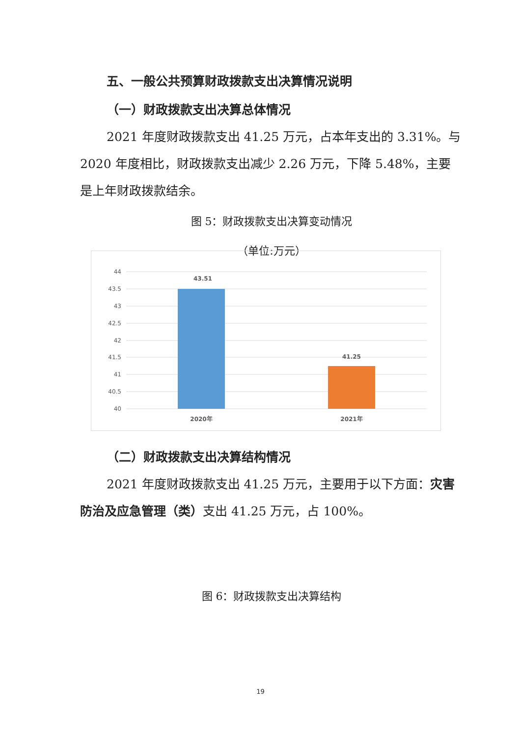五、一般公共预算财政拨款支出决算情况说明
（一）财政拨款支出决算总体情况
2021 年度财政拨款支出 41.25 万元，占本年支出的 3.31%。与 2020 年度相比，财政拨款支出减少 2.26 万元，下降 5.48%，主要是上年财政拨款结余。
图 5：财政拨款支出决算变动情况
（单位:万元）
44
43.5
43
42.5
42
41.5
41
40.5
40
43.51
41.25
2020年
2021年
（二）财政拨款支出决算结构情况
2021 年度财政拨款支出 41.25 万元，主要用于以下方面：灾害防治及应急管理（类）支出 41.25 万元，占 100%。
图 6：财政拨款支出决算结构
19